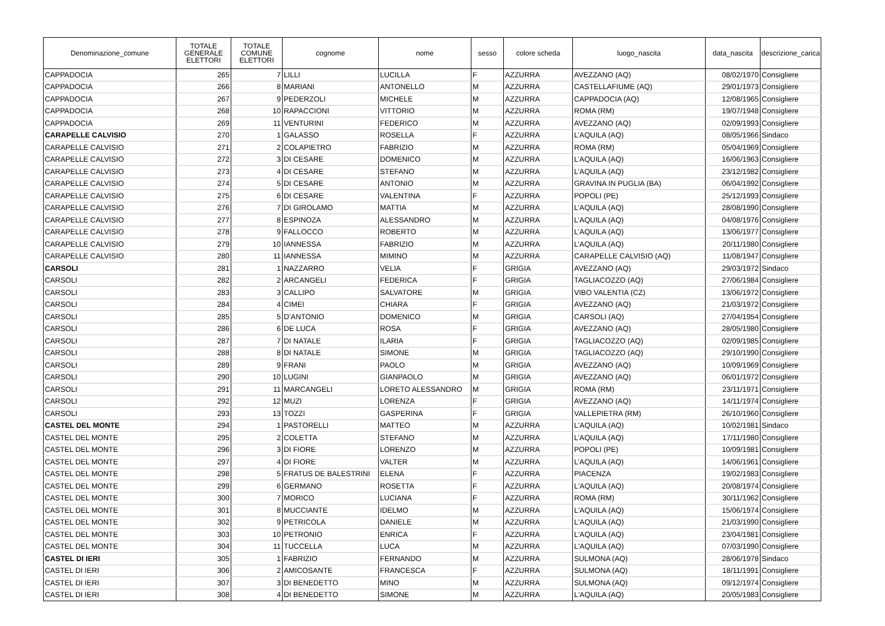| Denominazione_comune | TOTALE GENERALE ELETTORI | TOTALE COMUNE ELETTORI | cognome | nome | sesso | colore scheda | luogo_nascita | data_nascita | descrizione_carica |
| --- | --- | --- | --- | --- | --- | --- | --- | --- | --- |
| CAPPADOCIA | 265 | 7 | LILLI | LUCILLA | F | AZZURRA | AVEZZANO (AQ) | 08/02/1970 | Consigliere |
| CAPPADOCIA | 266 | 8 | MARIANI | ANTONELLO | M | AZZURRA | CASTELLAFIUME (AQ) | 29/01/1973 | Consigliere |
| CAPPADOCIA | 267 | 9 | PEDERZOLI | MICHELE | M | AZZURRA | CAPPADOCIA (AQ) | 12/08/1965 | Consigliere |
| CAPPADOCIA | 268 | 10 | RAPACCIONI | VITTORIO | M | AZZURRA | ROMA (RM) | 19/07/1948 | Consigliere |
| CAPPADOCIA | 269 | 11 | VENTURINI | FEDERICO | M | AZZURRA | AVEZZANO (AQ) | 02/09/1993 | Consigliere |
| CARAPELLE CALVISIO | 270 | 1 | GALASSO | ROSELLA | F | AZZURRA | L’AQUILA (AQ) | 08/05/1966 | Sindaco |
| CARAPELLE CALVISIO | 271 | 2 | COLAPIETRO | FABRIZIO | M | AZZURRA | ROMA (RM) | 05/04/1969 | Consigliere |
| CARAPELLE CALVISIO | 272 | 3 | DI CESARE | DOMENICO | M | AZZURRA | L’AQUILA (AQ) | 16/06/1963 | Consigliere |
| CARAPELLE CALVISIO | 273 | 4 | DI CESARE | STEFANO | M | AZZURRA | L’AQUILA (AQ) | 23/12/1982 | Consigliere |
| CARAPELLE CALVISIO | 274 | 5 | DI CESARE | ANTONIO | M | AZZURRA | GRAVINA IN PUGLIA (BA) | 06/04/1992 | Consigliere |
| CARAPELLE CALVISIO | 275 | 6 | DI CESARE | VALENTINA | F | AZZURRA | POPOLI (PE) | 25/12/1993 | Consigliere |
| CARAPELLE CALVISIO | 276 | 7 | DI GIROLAMO | MATTIA | M | AZZURRA | L’AQUILA (AQ) | 28/08/1990 | Consigliere |
| CARAPELLE CALVISIO | 277 | 8 | ESPINOZA | ALESSANDRO | M | AZZURRA | L’AQUILA (AQ) | 04/08/1976 | Consigliere |
| CARAPELLE CALVISIO | 278 | 9 | FALLOCCO | ROBERTO | M | AZZURRA | L’AQUILA (AQ) | 13/06/1977 | Consigliere |
| CARAPELLE CALVISIO | 279 | 10 | IANNESSA | FABRIZIO | M | AZZURRA | L’AQUILA (AQ) | 20/11/1980 | Consigliere |
| CARAPELLE CALVISIO | 280 | 11 | IANNESSA | MIMINO | M | AZZURRA | CARAPELLE CALVISIO (AQ) | 11/08/1947 | Consigliere |
| CARSOLI | 281 | 1 | NAZZARRO | VELIA | F | GRIGIA | AVEZZANO (AQ) | 29/03/1972 | Sindaco |
| CARSOLI | 282 | 2 | ARCANGELI | FEDERICA | F | GRIGIA | TAGLIACOZZO (AQ) | 27/06/1984 | Consigliere |
| CARSOLI | 283 | 3 | CALLIPO | SALVATORE | M | GRIGIA | VIBO VALENTIA (CZ) | 13/06/1972 | Consigliere |
| CARSOLI | 284 | 4 | CIMEI | CHIARA | F | GRIGIA | AVEZZANO (AQ) | 21/03/1972 | Consigliere |
| CARSOLI | 285 | 5 | D’ANTONIO | DOMENICO | M | GRIGIA | CARSOLI (AQ) | 27/04/1954 | Consigliere |
| CARSOLI | 286 | 6 | DE LUCA | ROSA | F | GRIGIA | AVEZZANO (AQ) | 28/05/1980 | Consigliere |
| CARSOLI | 287 | 7 | DI NATALE | ILARIA | F | GRIGIA | TAGLIACOZZO (AQ) | 02/09/1985 | Consigliere |
| CARSOLI | 288 | 8 | DI NATALE | SIMONE | M | GRIGIA | TAGLIACOZZO (AQ) | 29/10/1990 | Consigliere |
| CARSOLI | 289 | 9 | FRANI | PAOLO | M | GRIGIA | AVEZZANO (AQ) | 10/09/1969 | Consigliere |
| CARSOLI | 290 | 10 | LUGINI | GIANPAOLO | M | GRIGIA | AVEZZANO (AQ) | 06/01/1972 | Consigliere |
| CARSOLI | 291 | 11 | MARCANGELI | LORETO ALESSANDRO | M | GRIGIA | ROMA (RM) | 23/11/1971 | Consigliere |
| CARSOLI | 292 | 12 | MUZI | LORENZA | F | GRIGIA | AVEZZANO (AQ) | 14/11/1974 | Consigliere |
| CARSOLI | 293 | 13 | TOZZI | GASPERINA | F | GRIGIA | VALLEPIETRA (RM) | 26/10/1960 | Consigliere |
| CASTEL DEL MONTE | 294 | 1 | PASTORELLI | MATTEO | M | AZZURRA | L'AQUILA (AQ) | 10/02/1981 | Sindaco |
| CASTEL DEL MONTE | 295 | 2 | COLETTA | STEFANO | M | AZZURRA | L’AQUILA (AQ) | 17/11/1980 | Consigliere |
| CASTEL DEL MONTE | 296 | 3 | DI FIORE | LORENZO | M | AZZURRA | POPOLI (PE) | 10/09/1981 | Consigliere |
| CASTEL DEL MONTE | 297 | 4 | DI FIORE | VALTER | M | AZZURRA | L’AQUILA (AQ) | 14/06/1961 | Consigliere |
| CASTEL DEL MONTE | 298 | 5 | FRATUS DE BALESTRINI | ELENA | F | AZZURRA | PIACENZA | 19/02/1983 | Consigliere |
| CASTEL DEL MONTE | 299 | 6 | GERMANO | ROSETTA | F | AZZURRA | L'AQUILA (AQ) | 20/08/1974 | Consigliere |
| CASTEL DEL MONTE | 300 | 7 | MORICO | LUCIANA | F | AZZURRA | ROMA (RM) | 30/11/1962 | Consigliere |
| CASTEL DEL MONTE | 301 | 8 | MUCCIANTE | IDELMO | M | AZZURRA | L'AQUILA (AQ) | 15/06/1974 | Consigliere |
| CASTEL DEL MONTE | 302 | 9 | PETRICOLA | DANIELE | M | AZZURRA | L'AQUILA (AQ) | 21/03/1990 | Consigliere |
| CASTEL DEL MONTE | 303 | 10 | PETRONIO | ENRICA | F | AZZURRA | L'AQUILA (AQ) | 23/04/1981 | Consigliere |
| CASTEL DEL MONTE | 304 | 11 | TUCCELLA | LUCA | M | AZZURRA | L'AQUILA (AQ) | 07/03/1990 | Consigliere |
| CASTEL DI IERI | 305 | 1 | FABRIZIO | FERNANDO | M | AZZURRA | SULMONA (AQ) | 28/06/1978 | Sindaco |
| CASTEL DI IERI | 306 | 2 | AMICOSANTE | FRANCESCA | F | AZZURRA | SULMONA (AQ) | 18/11/1991 | Consigliere |
| CASTEL DI IERI | 307 | 3 | DI BENEDETTO | MINO | M | AZZURRA | SULMONA (AQ) | 09/12/1974 | Consigliere |
| CASTEL DI IERI | 308 | 4 | DI BENEDETTO | SIMONE | M | AZZURRA | L'AQUILA (AQ) | 20/05/1983 | Consigliere |